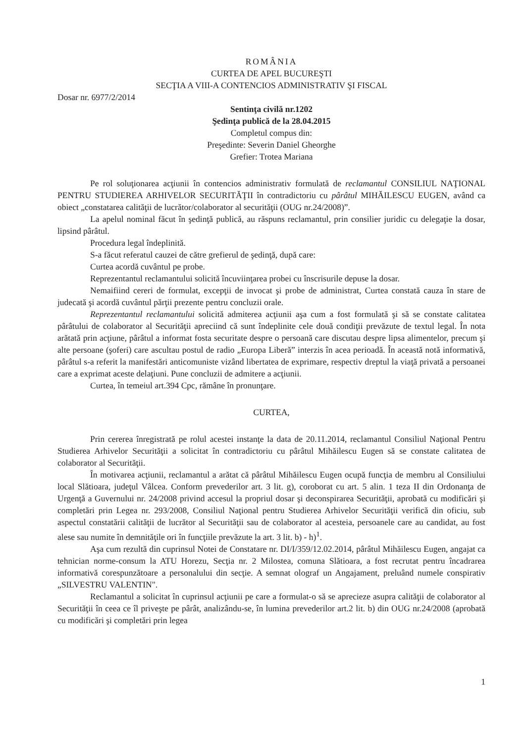ROMÂNIA
CURTEA DE APEL BUCUREŞTI
SECŢIA A VIII-A CONTENCIOS ADMINISTRATIV ŞI FISCAL
Dosar nr. 6977/2/2014
Sentinţa civilă nr.1202
Şedinţa publică de la 28.04.2015
Completul compus din:
Preşedinte: Severin Daniel Gheorghe
Grefier: Trotea Mariana
Pe rol soluţionarea acţiunii în contencios administrativ formulată de reclamantul CONSILIUL NAŢIONAL PENTRU STUDIEREA ARHIVELOR SECURITĂŢII în contradictoriu cu pârâtul MIHĂILESCU EUGEN, având ca obiect „constatarea calităţii de lucrător/colaborator al securităţii (OUG nr.24/2008)”.
La apelul nominal făcut în şedinţă publică, au răspuns reclamantul, prin consilier juridic cu delegaţie la dosar, lipsind pârâtul.
Procedura legal îndeplinită.
S-a făcut referatul cauzei de către grefierul de şedinţă, după care:
Curtea acordă cuvântul pe probe.
Reprezentantul reclamantului solicită încuviinţarea probei cu înscrisurile depuse la dosar.
Nemaifiind cereri de formulat, excepţii de invocat şi probe de administrat, Curtea constată cauza în stare de judecată şi acordă cuvântul părţii prezente pentru concluzii orale.
Reprezentantul reclamantului solicită admiterea acţiunii aşa cum a fost formulată şi să se constate calitatea pârâtului de colaborator al Securităţii apreciind că sunt îndeplinite cele două condiţii prevăzute de textul legal. În nota arătată prin acţiune, pârâtul a informat fosta securitate despre o persoană care discutau despre lipsa alimentelor, precum şi alte persoane (şoferi) care ascultau postul de radio „Europa Liberă” interzis în acea perioadă. În această notă informativă, pârâtul s-a referit la manifestări anticomuniste vizând libertatea de exprimare, respectiv dreptul la viaţă privată a persoanei care a exprimat aceste delaţiuni. Pune concluzii de admitere a acţiunii.
Curtea, în temeiul art.394 Cpc, rămâne în pronunţare.
CURTEA,
Prin cererea înregistrată pe rolul acestei instanţe la data de 20.11.2014, reclamantul Consiliul Naţional Pentru Studierea Arhivelor Securităţii a solicitat în contradictoriu cu pârâtul Mihăilescu Eugen să se constate calitatea de colaborator al Securităţii.
În motivarea acţiunii, reclamantul a arătat că pârâtul Mihăilescu Eugen ocupă funcţia de membru al Consiliului local Slătioara, judeţul Vâlcea. Conform prevederilor art. 3 lit. g), coroborat cu art. 5 alin. 1 teza II din Ordonanţa de Urgenţă a Guvernului nr. 24/2008 privind accesul la propriul dosar şi deconspirarea Securităţii, aprobată cu modificări şi completări prin Legea nr. 293/2008, Consiliul Naţional pentru Studierea Arhivelor Securităţii verifică din oficiu, sub aspectul constatării calităţii de lucrător al Securităţii sau de colaborator al acesteia, persoanele care au candidat, au fost alese sau numite în demnităţile ori în funcţiile prevăzute la art. 3 lit. b) - h)<sup>1</sup>.
Aşa cum rezultă din cuprinsul Notei de Constatare nr. DI/I/359/12.02.2014, pârâtul Mihăilescu Eugen, angajat ca tehnician norme-consum la ATU Horezu, Secţia nr. 2 Milostea, comuna Slătioara, a fost recrutat pentru încadrarea informativă corespunzătoare a personalului din secţie. A semnat olograf un Angajament, preluând numele conspirativ „SILVESTRU VALENTIN".
Reclamantul a solicitat în cuprinsul acţiunii pe care a formulat-o să se aprecieze asupra calităţii de colaborator al Securităţii în ceea ce îl priveşte pe pârât, analizându-se, în lumina prevederilor art.2 lit. b) din OUG nr.24/2008 (aprobată cu modificări şi completări prin legea
1